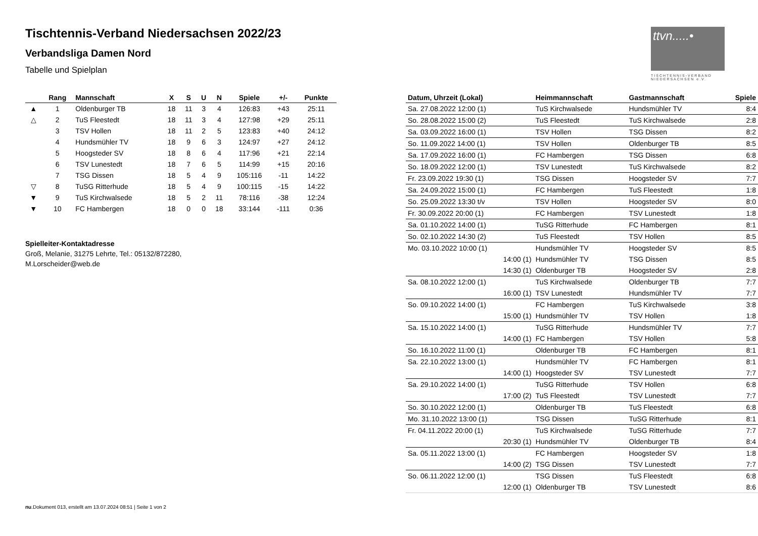ttvn.....•
TISCHTENNIS-VERBAND NIEDERSACHSEN e.V.
Tischtennis-Verband Niedersachsen 2022/23
Verbandsliga Damen Nord
Tabelle und Spielplan
| | Rang | Mannschaft | X | S | U | N | Spiele | +/- | Punkte |
| --- | --- | --- | --- | --- | --- | --- | --- | --- | --- |
| ▲ | 1 | Oldenburger TB | 18 | 11 | 3 | 4 | 126:83 | +43 | 25:11 |
| △ | 2 | TuS Fleestedt | 18 | 11 | 3 | 4 | 127:98 | +29 | 25:11 |
| | 3 | TSV Hollen | 18 | 11 | 2 | 5 | 123:83 | +40 | 24:12 |
| | 4 | Hundsmühler TV | 18 | 9 | 6 | 3 | 124:97 | +27 | 24:12 |
| | 5 | Hoogsteder SV | 18 | 8 | 6 | 4 | 117:96 | +21 | 22:14 |
| | 6 | TSV Lunestedt | 18 | 7 | 6 | 5 | 114:99 | +15 | 20:16 |
| | 7 | TSG Dissen | 18 | 5 | 4 | 9 | 105:116 | -11 | 14:22 |
| ▽ | 8 | TuSG Ritterhude | 18 | 5 | 4 | 9 | 100:115 | -15 | 14:22 |
| ▼ | 9 | TuS Kirchwalsede | 18 | 5 | 2 | 11 | 78:116 | -38 | 12:24 |
| ▼ | 10 | FC Hambergen | 18 | 0 | 0 | 18 | 33:144 | -111 | 0:36 |
Spielleiter-Kontaktadresse
Groß, Melanie, 31275 Lehrte, Tel.: 05132/872280,
M.Lorscheider@web.de
| Datum, Uhrzeit (Lokal) | Heimmannschaft | Gastmannschaft | Spiele |
| --- | --- | --- | --- |
| Sa. 27.08.2022 12:00 (1) | TuS Kirchwalsede | Hundsmühler TV | 8:4 |
| So. 28.08.2022 15:00 (2) | TuS Fleestedt | TuS Kirchwalsede | 2:8 |
| Sa. 03.09.2022 16:00 (1) | TSV Hollen | TSG Dissen | 8:2 |
| So. 11.09.2022 14:00 (1) | TSV Hollen | Oldenburger TB | 8:5 |
| Sa. 17.09.2022 16:00 (1) | FC Hambergen | TSG Dissen | 6:8 |
| So. 18.09.2022 12:00 (1) | TSV Lunestedt | TuS Kirchwalsede | 8:2 |
| Fr. 23.09.2022 19:30 (1) | TSG Dissen | Hoogsteder SV | 7:7 |
| Sa. 24.09.2022 15:00 (1) | FC Hambergen | TuS Fleestedt | 1:8 |
| So. 25.09.2022 13:30 t/v | TSV Hollen | Hoogsteder SV | 8:0 |
| Fr. 30.09.2022 20:00 (1) | FC Hambergen | TSV Lunestedt | 1:8 |
| Sa. 01.10.2022 14:00 (1) | TuSG Ritterhude | FC Hambergen | 8:1 |
| So. 02.10.2022 14:30 (2) | TuS Fleestedt | TSV Hollen | 8:5 |
| Mo. 03.10.2022 10:00 (1) | Hundsmühler TV | Hoogsteder SV | 8:5 |
| 14:00 (1) | Hundsmühler TV | TSG Dissen | 8:5 |
| 14:30 (1) | Oldenburger TB | Hoogsteder SV | 2:8 |
| Sa. 08.10.2022 12:00 (1) | TuS Kirchwalsede | Oldenburger TB | 7:7 |
| 16:00 (1) | TSV Lunestedt | Hundsmühler TV | 7:7 |
| So. 09.10.2022 14:00 (1) | FC Hambergen | TuS Kirchwalsede | 3:8 |
| 15:00 (1) | Hundsmühler TV | TSV Hollen | 1:8 |
| Sa. 15.10.2022 14:00 (1) | TuSG Ritterhude | Hundsmühler TV | 7:7 |
| 14:00 (1) | FC Hambergen | TSV Hollen | 5:8 |
| So. 16.10.2022 11:00 (1) | Oldenburger TB | FC Hambergen | 8:1 |
| Sa. 22.10.2022 13:00 (1) | Hundsmühler TV | FC Hambergen | 8:1 |
| 14:00 (1) | Hoogsteder SV | TSV Lunestedt | 7:7 |
| Sa. 29.10.2022 14:00 (1) | TuSG Ritterhude | TSV Hollen | 6:8 |
| 17:00 (2) | TuS Fleestedt | TSV Lunestedt | 7:7 |
| So. 30.10.2022 12:00 (1) | Oldenburger TB | TuS Fleestedt | 6:8 |
| Mo. 31.10.2022 13:00 (1) | TSG Dissen | TuSG Ritterhude | 8:1 |
| Fr. 04.11.2022 20:00 (1) | TuS Kirchwalsede | TuSG Ritterhude | 7:7 |
| 20:30 (1) | Hundsmühler TV | Oldenburger TB | 8:4 |
| Sa. 05.11.2022 13:00 (1) | FC Hambergen | Hoogsteder SV | 1:8 |
| 14:00 (2) | TSG Dissen | TSV Lunestedt | 7:7 |
| So. 06.11.2022 12:00 (1) | TSG Dissen | TuS Fleestedt | 6:8 |
| 12:00 (1) | Oldenburger TB | TSV Lunestedt | 8:6 |
nu.Dokument 013, erstellt am 13.07.2024 08:51 | Seite 1 von 2